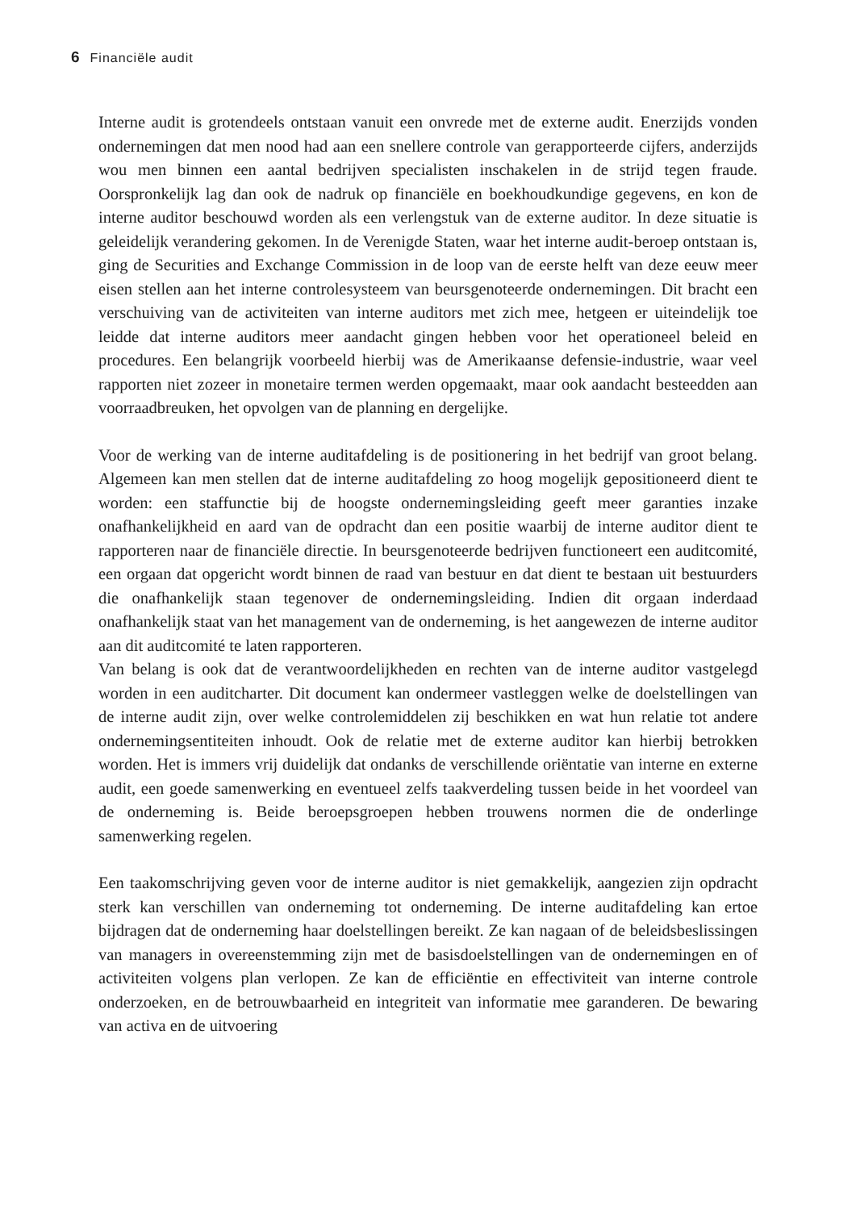6 Financiële audit
Interne audit is grotendeels ontstaan vanuit een onvrede met de externe audit. Enerzijds vonden ondernemingen dat men nood had aan een snellere controle van gerapporteerde cijfers, anderzijds wou men binnen een aantal bedrijven specialisten inschakelen in de strijd tegen fraude. Oorspronkelijk lag dan ook de nadruk op financiële en boekhoudkundige gegevens, en kon de interne auditor beschouwd worden als een verlengstuk van de externe auditor. In deze situatie is geleidelijk verandering gekomen. In de Verenigde Staten, waar het interne audit-beroep ontstaan is, ging de Securities and Exchange Commission in de loop van de eerste helft van deze eeuw meer eisen stellen aan het interne controlesysteem van beursgenoteerde ondernemingen. Dit bracht een verschuiving van de activiteiten van interne auditors met zich mee, hetgeen er uiteindelijk toe leidde dat interne auditors meer aandacht gingen hebben voor het operationeel beleid en procedures. Een belangrijk voorbeeld hierbij was de Amerikaanse defensie-industrie, waar veel rapporten niet zozeer in monetaire termen werden opgemaakt, maar ook aandacht besteedden aan voorraadbreuken, het opvolgen van de planning en dergelijke.
Voor de werking van de interne auditafdeling is de positionering in het bedrijf van groot belang. Algemeen kan men stellen dat de interne auditafdeling zo hoog mogelijk gepositioneerd dient te worden: een staffunctie bij de hoogste ondernemingsleiding geeft meer garanties inzake onafhankelijkheid en aard van de opdracht dan een positie waarbij de interne auditor dient te rapporteren naar de financiële directie. In beursgenoteerde bedrijven functioneert een auditcomité, een orgaan dat opgericht wordt binnen de raad van bestuur en dat dient te bestaan uit bestuurders die onafhankelijk staan tegenover de ondernemingsleiding. Indien dit orgaan inderdaad onafhankelijk staat van het management van de onderneming, is het aangewezen de interne auditor aan dit auditcomité te laten rapporteren.
Van belang is ook dat de verantwoordelijkheden en rechten van de interne auditor vastgelegd worden in een auditcharter. Dit document kan ondermeer vastleggen welke de doelstellingen van de interne audit zijn, over welke controlemiddelen zij beschikken en wat hun relatie tot andere ondernemingsentiteiten inhoudt. Ook de relatie met de externe auditor kan hierbij betrokken worden. Het is immers vrij duidelijk dat ondanks de verschillende oriëntatie van interne en externe audit, een goede samenwerking en eventueel zelfs taakverdeling tussen beide in het voordeel van de onderneming is. Beide beroepsgroepen hebben trouwens normen die de onderlinge samenwerking regelen.
Een taakomschrijving geven voor de interne auditor is niet gemakkelijk, aangezien zijn opdracht sterk kan verschillen van onderneming tot onderneming. De interne auditafdeling kan ertoe bijdragen dat de onderneming haar doelstellingen bereikt. Ze kan nagaan of de beleidsbeslissingen van managers in overeenstemming zijn met de basisdoelstellingen van de ondernemingen en of activiteiten volgens plan verlopen. Ze kan de efficiëntie en effectiviteit van interne controle onderzoeken, en de betrouwbaarheid en integriteit van informatie mee garanderen. De bewaring van activa en de uitvoering